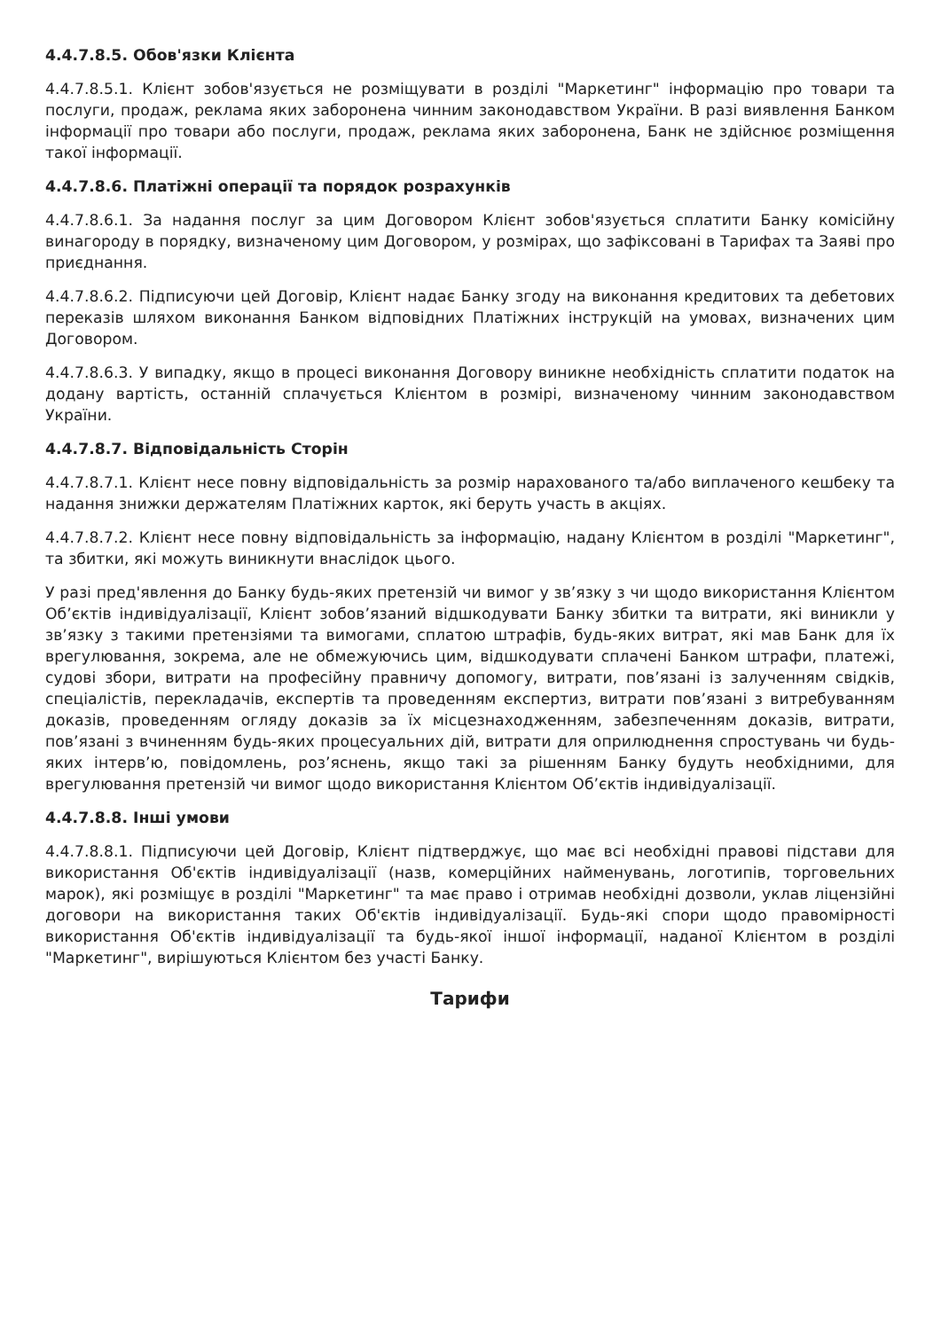4.4.7.8.5. Обов'язки Клієнта
4.4.7.8.5.1. Клієнт зобов'язується не розміщувати в розділі "Маркетинг" інформацію про товари та послуги, продаж, реклама яких заборонена чинним законодавством України. В разі виявлення Банком інформації про товари або послуги, продаж, реклама яких заборонена, Банк не здійснює розміщення такої інформації.
4.4.7.8.6. Платіжні операції та порядок розрахунків
4.4.7.8.6.1. За надання послуг за цим Договором Клієнт зобов'язується сплатити Банку комісійну винагороду в порядку, визначеному цим Договором, у розмірах, що зафіксовані в Тарифах та Заяві про приєднання.
4.4.7.8.6.2. Підписуючи цей Договір, Клієнт надає Банку згоду на виконання кредитових та дебетових переказів шляхом виконання Банком відповідних Платіжних інструкцій на умовах, визначених цим Договором.
4.4.7.8.6.3. У випадку, якщо в процесі виконання Договору виникне необхідність сплатити податок на додану вартість, останній сплачується Клієнтом в розмірі, визначеному чинним законодавством України.
4.4.7.8.7. Відповідальність Сторін
4.4.7.8.7.1. Клієнт несе повну відповідальність за розмір нарахованого та/або виплаченого кешбеку та надання знижки держателям Платіжних карток, які беруть участь в акціях.
4.4.7.8.7.2. Клієнт несе повну відповідальність за інформацію, надану Клієнтом в розділі "Маркетинг", та збитки, які можуть виникнути внаслідок цього.
У разі пред'явлення до Банку будь-яких претензій чи вимог у зв’язку з чи щодо використання Клієнтом Об’єктів індивідуалізації, Клієнт зобов’язаний відшкодувати Банку збитки та витрати, які виникли у зв’язку з такими претензіями та вимогами, сплатою штрафів, будь-яких витрат, які мав Банк для їх врегулювання, зокрема, але не обмежуючись цим, відшкодувати сплачені Банком штрафи, платежі, судові збори, витрати на професійну правничу допомогу, витрати, пов’язані із залученням свідків, спеціалістів, перекладачів, експертів та проведенням експертиз, витрати пов’язані з витребуванням доказів, проведенням огляду доказів за їх місцезнаходженням, забезпеченням доказів, витрати, пов’язані з вчиненням будь-яких процесуальних дій, витрати для оприлюднення спростувань чи будь-яких інтерв’ю, повідомлень, роз’яснень, якщо такі за рішенням Банку будуть необхідними, для врегулювання претензій чи вимог щодо використання Клієнтом Об’єктів індивідуалізації.
4.4.7.8.8. Інші умови
4.4.7.8.8.1. Підписуючи цей Договір, Клієнт підтверджує, що має всі необхідні правові підстави для використання Об'єктів індивідуалізації (назв, комерційних найменувань, логотипів, торговельних марок), які розміщує в розділі "Маркетинг" та має право і отримав необхідні дозволи, уклав ліцензійні договори на використання таких Об'єктів індивідуалізації. Будь-які спори щодо правомірності використання Об'єктів індивідуалізації та будь-якої іншої інформації, наданої Клієнтом в розділі "Маркетинг", вирішуються Клієнтом без участі Банку.
Тарифи